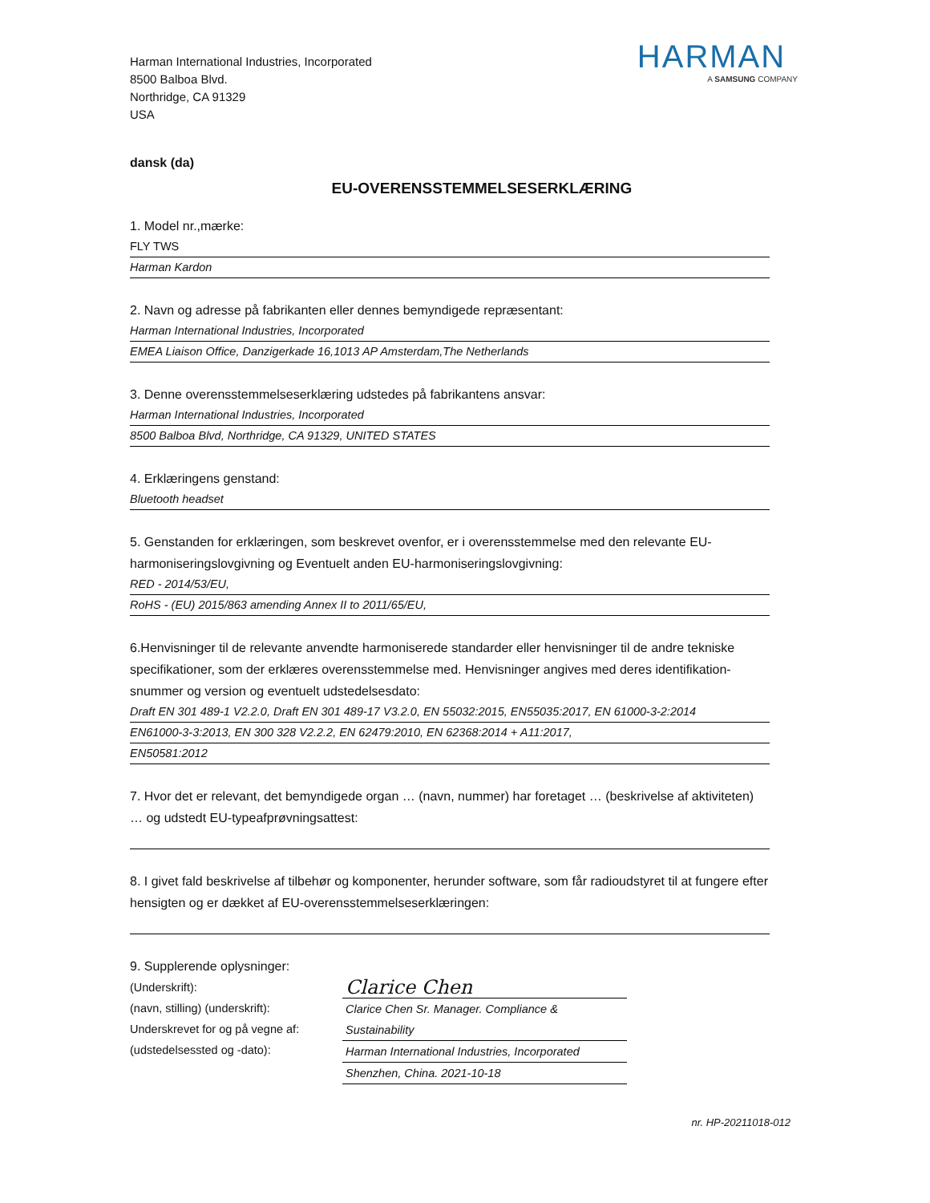Harman International Industries, Incorporated
8500 Balboa Blvd.
Northridge, CA 91329
USA
HARMAN
A SAMSUNG COMPANY
dansk (da)
EU-OVERENSSTEMMELSESERKLÆRING
1. Model nr.,mærke:
FLY TWS
Harman Kardon
2. Navn og adresse på fabrikanten eller dennes bemyndigede repræsentant:
Harman International Industries, Incorporated
EMEA Liaison Office, Danzigerkade 16,1013 AP Amsterdam,The Netherlands
3. Denne overensstemmelseserklæring udstedes på fabrikantens ansvar:
Harman International Industries, Incorporated
8500 Balboa Blvd, Northridge, CA 91329, UNITED STATES
4. Erklæringens genstand:
Bluetooth headset
5. Genstanden for erklæringen, som beskrevet ovenfor, er i overensstemmelse med den relevante EU-harmoniseringslovgivning og Eventuelt anden EU-harmoniseringslovgivning:
RED - 2014/53/EU,
RoHS - (EU) 2015/863 amending Annex II to 2011/65/EU,
6.Henvisninger til de relevante anvendte harmoniserede standarder eller henvisninger til de andre tekniske specifikationer, som der erklæres overensstemmelse med. Henvisninger angives med deres identifikation-snummer og version og eventuelt udstedelsesdato:
Draft EN 301 489-1 V2.2.0, Draft EN 301 489-17 V3.2.0, EN 55032:2015, EN55035:2017, EN 61000-3-2:2014
EN61000-3-3:2013, EN 300 328 V2.2.2, EN 62479:2010, EN 62368:2014 + A11:2017,
EN50581:2012
7. Hvor det er relevant, det bemyndigede organ … (navn, nummer) har foretaget … (beskrivelse af aktiviteten) … og udstedt EU-typeafprøvningsattest:
8. I givet fald beskrivelse af tilbehør og komponenter, herunder software, som får radioudstyret til at fungere efter hensigten og er dækket af EU-overensstemmelseserklæringen:
9. Supplerende oplysninger:
(Underskrift):
(navn, stilling) (underskrift):
Underskrevet for og på vegne af:
(udstedelsessted og -dato):
Clarice Chen
Clarice Chen Sr. Manager. Compliance & Sustainability
Harman International Industries, Incorporated
Shenzhen, China. 2021-10-18
nr. HP-20211018-012